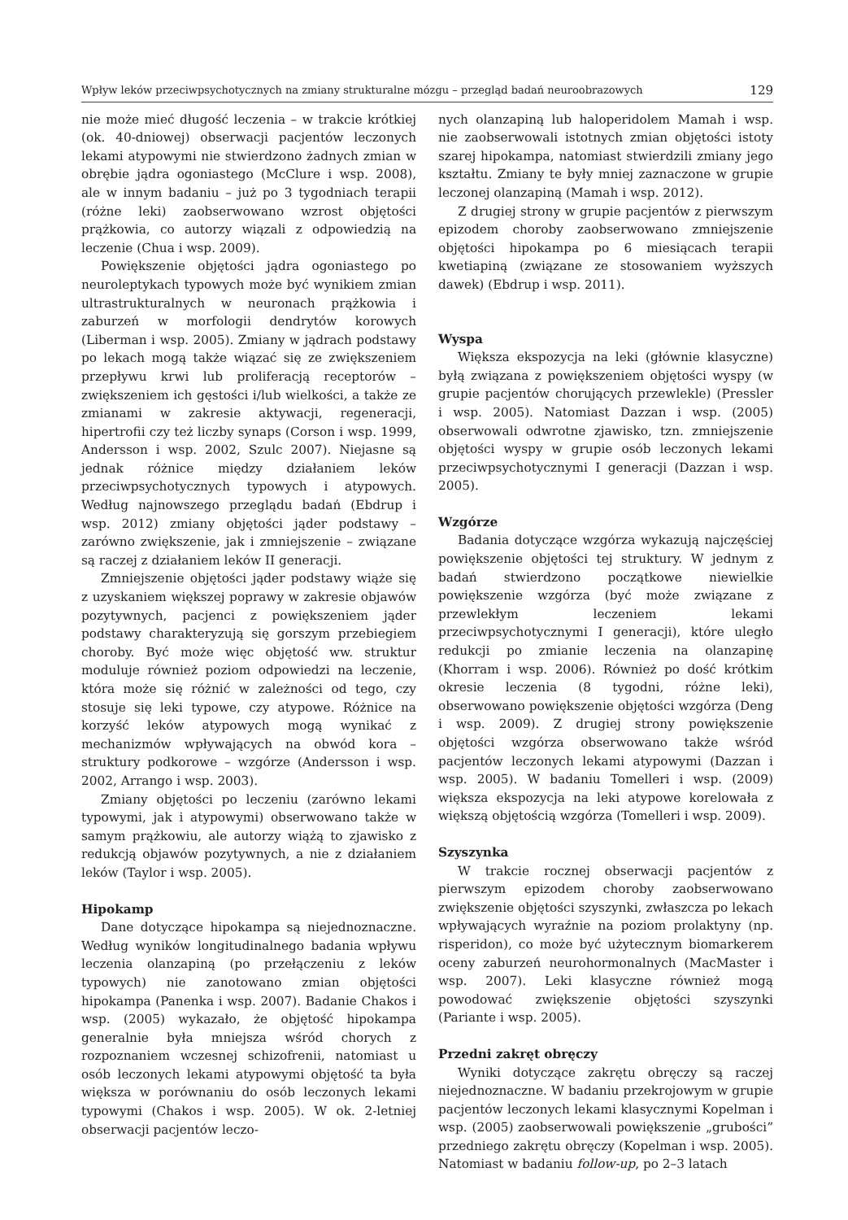Wpływ leków przeciwpsychotycznych na zmiany strukturalne mózgu – przegląd badań neuroobrazowych 129
nie może mieć długość leczenia – w trakcie krótkiej (ok. 40-dniowej) obserwacji pacjentów leczonych lekami atypowymi nie stwierdzono żadnych zmian w obrębie jądra ogoniastego (McClure i wsp. 2008), ale w innym badaniu – już po 3 tygodniach terapii (różne leki) zaobserwowano wzrost objętości prążkowia, co autorzy wiązali z odpowiedzią na leczenie (Chua i wsp. 2009).
Powiększenie objętości jądra ogoniastego po neuroleptykach typowych może być wynikiem zmian ultrastrukturalnych w neuronach prążkowia i zaburzeń w morfologii dendrytów korowych (Liberman i wsp. 2005). Zmiany w jądrach podstawy po lekach mogą także wiązać się ze zwiększeniem przepływu krwi lub proliferacją receptorów – zwiększeniem ich gęstości i/lub wielkości, a także ze zmianami w zakresie aktywacji, regeneracji, hipertrofii czy też liczby synaps (Corson i wsp. 1999, Andersson i wsp. 2002, Szulc 2007). Niejasne są jednak różnice między działaniem leków przeciwpsychotycznych typowych i atypowych. Według najnowszego przeglądu badań (Ebdrup i wsp. 2012) zmiany objętości jąder podstawy – zarówno zwiększenie, jak i zmniejszenie – związane są raczej z działaniem leków II generacji.
Zmniejszenie objętości jąder podstawy wiąże się z uzyskaniem większej poprawy w zakresie objawów pozytywnych, pacjenci z powiększeniem jąder podstawy charakteryzują się gorszym przebiegiem choroby. Być może więc objętość ww. struktur moduluje również poziom odpowiedzi na leczenie, która może się różnić w zależności od tego, czy stosuje się leki typowe, czy atypowe. Różnice na korzyść leków atypowych mogą wynikać z mechanizmów wpływających na obwód kora – struktury podkorowe – wzgórze (Andersson i wsp. 2002, Arrango i wsp. 2003).
Zmiany objętości po leczeniu (zarówno lekami typowymi, jak i atypowymi) obserwowano także w samym prążkowiu, ale autorzy wiążą to zjawisko z redukcją objawów pozytywnych, a nie z działaniem leków (Taylor i wsp. 2005).
Hipokamp
Dane dotyczące hipokampa są niejednoznaczne. Według wyników longitudinalnego badania wpływu leczenia olanzapiną (po przełączeniu z leków typowych) nie zanotowano zmian objętości hipokampa (Panenka i wsp. 2007). Badanie Chakos i wsp. (2005) wykazało, że objętość hipokampa generalnie była mniejsza wśród chorych z rozpoznaniem wczesnej schizofrenii, natomiast u osób leczonych lekami atypowymi objętość ta była większa w porównaniu do osób leczonych lekami typowymi (Chakos i wsp. 2005). W ok. 2-letniej obserwacji pacjentów leczo-
nych olanzapiną lub haloperidolem Mamah i wsp. nie zaobserwowali istotnych zmian objętości istoty szarej hipokampa, natomiast stwierdzili zmiany jego kształtu. Zmiany te były mniej zaznaczone w grupie leczonej olanzapiną (Mamah i wsp. 2012).
Z drugiej strony w grupie pacjentów z pierwszym epizodem choroby zaobserwowano zmniejszenie objętości hipokampa po 6 miesiącach terapii kwetiapiną (związane ze stosowaniem wyższych dawek) (Ebdrup i wsp. 2011).
Wyspa
Większa ekspozycja na leki (głównie klasyczne) byłą związana z powiększeniem objętości wyspy (w grupie pacjentów chorujących przewlekle) (Pressler i wsp. 2005). Natomiast Dazzan i wsp. (2005) obserwowali odwrotne zjawisko, tzn. zmniejszenie objętości wyspy w grupie osób leczonych lekami przeciwpsychotycznymi I generacji (Dazzan i wsp. 2005).
Wzgórze
Badania dotyczące wzgórza wykazują najczęściej powiększenie objętości tej struktury. W jednym z badań stwierdzono początkowe niewielkie powiększenie wzgórza (być może związane z przewlekłym leczeniem lekami przeciwpsychotycznymi I generacji), które uległo redukcji po zmianie leczenia na olanzapinę (Khorram i wsp. 2006). Również po dość krótkim okresie leczenia (8 tygodni, różne leki), obserwowano powiększenie objętości wzgórza (Deng i wsp. 2009). Z drugiej strony powiększenie objętości wzgórza obserwowano także wśród pacjentów leczonych lekami atypowymi (Dazzan i wsp. 2005). W badaniu Tomelleri i wsp. (2009) większa ekspozycja na leki atypowe korelowała z większą objętością wzgórza (Tomelleri i wsp. 2009).
Szyszynka
W trakcie rocznej obserwacji pacjentów z pierwszym epizodem choroby zaobserwowano zwiększenie objętości szyszynki, zwłaszcza po lekach wpływających wyraźnie na poziom prolaktyny (np. risperidon), co może być użytecznym biomarkerem oceny zaburzeń neurohormonalnych (MacMaster i wsp. 2007). Leki klasyczne również mogą powodować zwiększenie objętości szyszynki (Pariante i wsp. 2005).
Przedni zakręt obręczy
Wyniki dotyczące zakrętu obręczy są raczej niejednoznaczne. W badaniu przekrojowym w grupie pacjentów leczonych lekami klasycznymi Kopelman i wsp. (2005) zaobserwowali powiększenie „grubości” przedniego zakrętu obręczy (Kopelman i wsp. 2005). Natomiast w badaniu follow-up, po 2–3 latach